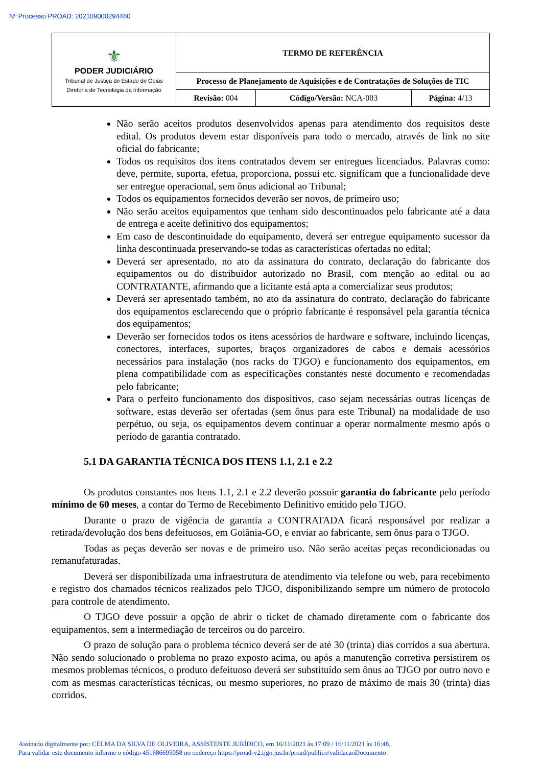Nº Processo PROAD: 202109000294460
| ⚜ PODER JUDICIÁRIO Tribunal de Justiça do Estado de Goiás Diretoria de Tecnologia da Informação | TERMO DE REFERÊNCIA | | |
| | Processo de Planejamento de Aquisições e de Contratações de Soluções de TIC | | |
| | Revisão: 004 | Código/Versão: NCA-003 | Página: 4/13 |
Não serão aceitos produtos desenvolvidos apenas para atendimento dos requisitos deste edital. Os produtos devem estar disponíveis para todo o mercado, através de link no site oficial do fabricante;
Todos os requisitos dos itens contratados devem ser entregues licenciados. Palavras como: deve, permite, suporta, efetua, proporciona, possui etc. significam que a funcionalidade deve ser entregue operacional, sem ônus adicional ao Tribunal;
Todos os equipamentos fornecidos deverão ser novos, de primeiro uso;
Não serão aceitos equipamentos que tenham sido descontinuados pelo fabricante até a data de entrega e aceite definitivo dos equipamentos;
Em caso de descontinuidade do equipamento, deverá ser entregue equipamento sucessor da linha descontinuada preservando-se todas as características ofertadas no edital;
Deverá ser apresentado, no ato da assinatura do contrato, declaração do fabricante dos equipamentos ou do distribuidor autorizado no Brasil, com menção ao edital ou ao CONTRATANTE, afirmando que a licitante está apta a comercializar seus produtos;
Deverá ser apresentado também, no ato da assinatura do contrato, declaração do fabricante dos equipamentos esclarecendo que o próprio fabricante é responsável pela garantia técnica dos equipamentos;
Deverão ser fornecidos todos os itens acessórios de hardware e software, incluindo licenças, conectores, interfaces, suportes, braços organizadores de cabos e demais acessórios necessários para instalação (nos racks do TJGO) e funcionamento dos equipamentos, em plena compatibilidade com as especificações constantes neste documento e recomendadas pelo fabricante;
Para o perfeito funcionamento dos dispositivos, caso sejam necessárias outras licenças de software, estas deverão ser ofertadas (sem ônus para este Tribunal) na modalidade de uso perpétuo, ou seja, os equipamentos devem continuar a operar normalmente mesmo após o período de garantia contratado.
5.1 DA GARANTIA TÉCNICA DOS ITENS 1.1, 2.1 e 2.2
Os produtos constantes nos Itens 1.1, 2.1 e 2.2 deverão possuir garantia do fabricante pelo período mínimo de 60 meses, a contar do Termo de Recebimento Definitivo emitido pelo TJGO.
Durante o prazo de vigência de garantia a CONTRATADA ficará responsável por realizar a retirada/devolução dos bens defeituosos, em Goiânia-GO, e enviar ao fabricante, sem ônus para o TJGO.
Todas as peças deverão ser novas e de primeiro uso. Não serão aceitas peças recondicionadas ou remanufaturadas.
Deverá ser disponibilizada uma infraestrutura de atendimento via telefone ou web, para recebimento e registro dos chamados técnicos realizados pelo TJGO, disponibilizando sempre um número de protocolo para controle de atendimento.
O TJGO deve possuir a opção de abrir o ticket de chamado diretamente com o fabricante dos equipamentos, sem a intermediação de terceiros ou do parceiro.
O prazo de solução para o problema técnico deverá ser de até 30 (trinta) dias corridos a sua abertura. Não sendo solucionado o problema no prazo exposto acima, ou após a manutenção corretiva persistirem os mesmos problemas técnicos, o produto defeituoso deverá ser substituído sem ônus ao TJGO por outro novo e com as mesmas características técnicas, ou mesmo superiores, no prazo de máximo de mais 30 (trinta) dias corridos.
Assinado digitalmente por: CELMA DA SILVA DE OLIVEIRA, ASSISTENTE JURÍDICO, em 16/11/2021 às 17:09 / 16/11/2021 às 16:48.
Para validar este documento informe o código 451686695058 no endereço https://proad-v2.tjgo.jus.br/proad/publico/validacaoDocumento